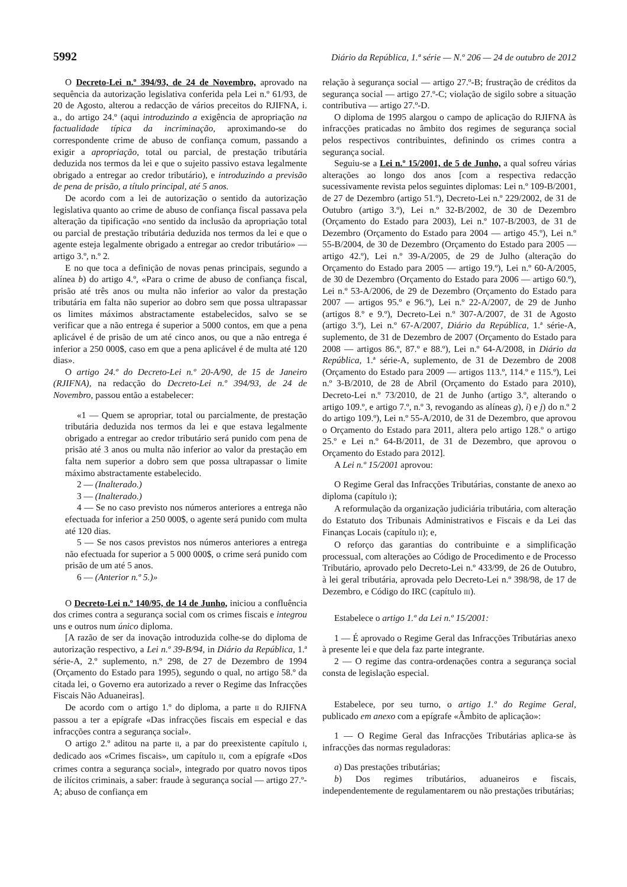5992 Diário da República, 1.ª série — N.º 206 — 24 de outubro de 2012
O Decreto-Lei n.º 394/93, de 24 de Novembro, aprovado na sequência da autorização legislativa conferida pela Lei n.º 61/93, de 20 de Agosto, alterou a redacção de vários preceitos do RJIFNA, i. a., do artigo 24.º (aqui introduzindo a exigência de apropriação na factualidade típica da incriminação, aproximando-se do correspondente crime de abuso de confiança comum, passando a exigir a apropriação, total ou parcial, de prestação tributária deduzida nos termos da lei e que o sujeito passivo estava legalmente obrigado a entregar ao credor tributário), e introduzindo a previsão de pena de prisão, a título principal, até 5 anos.
De acordo com a lei de autorização o sentido da autorização legislativa quanto ao crime de abuso de confiança fiscal passava pela alteração da tipificação «no sentido da inclusão da apropriação total ou parcial de prestação tributária deduzida nos termos da lei e que o agente esteja legalmente obrigado a entregar ao credor tributário» — artigo 3.º, n.º 2.
E no que toca a definição de novas penas principais, segundo a alínea b) do artigo 4.º, «Para o crime de abuso de confiança fiscal, prisão até três anos ou multa não inferior ao valor da prestação tributária em falta não superior ao dobro sem que possa ultrapassar os limites máximos abstractamente estabelecidos, salvo se se verificar que a não entrega é superior a 5000 contos, em que a pena aplicável é de prisão de um até cinco anos, ou que a não entrega é inferior a 250 000$, caso em que a pena aplicável é de multa até 120 dias».
O artigo 24.º do Decreto-Lei n.º 20-A/90, de 15 de Janeiro (RJIFNA), na redacção do Decreto-Lei n.º 394/93, de 24 de Novembro, passou então a estabelecer:
«1 — Quem se apropriar, total ou parcialmente, de prestação tributária deduzida nos termos da lei e que estava legalmente obrigado a entregar ao credor tributário será punido com pena de prisão até 3 anos ou multa não inferior ao valor da prestação em falta nem superior a dobro sem que possa ultrapassar o limite máximo abstractamente estabelecido.
2 — (Inalterado.)
3 — (Inalterado.)
4 — Se no caso previsto nos números anteriores a entrega não efectuada for inferior a 250 000$, o agente será punido com multa até 120 dias.
5 — Se nos casos previstos nos números anteriores a entrega não efectuada for superior a 5 000 000$, o crime será punido com prisão de um até 5 anos.
6 — (Anterior n.º 5.)»
O Decreto-Lei n.º 140/95, de 14 de Junho, iniciou a confluência dos crimes contra a segurança social com os crimes fiscais e integrou uns e outros num único diploma.
[A razão de ser da inovação introduzida colhe-se do diploma de autorização respectivo, a Lei n.º 39-B/94, in Diário da República, 1.ª série-A, 2.º suplemento, n.º 298, de 27 de Dezembro de 1994 (Orçamento do Estado para 1995), segundo o qual, no artigo 58.º da citada lei, o Governo era autorizado a rever o Regime das Infracções Fiscais Não Aduaneiras].
De acordo com o artigo 1.º do diploma, a parte II do RJIFNA passou a ter a epígrafe «Das infracções fiscais em especial e das infracções contra a segurança social».
O artigo 2.º aditou na parte II, a par do preexistente capítulo I, dedicado aos «Crimes fiscais», um capítulo II, com a epígrafe «Dos crimes contra a segurança social», integrado por quatro novos tipos de ilícitos criminais, a saber: fraude à segurança social — artigo 27.º-A; abuso de confiança em
relação à segurança social — artigo 27.º-B; frustração de créditos da segurança social — artigo 27.º-C; violação de sigilo sobre a situação contributiva — artigo 27.º-D.
O diploma de 1995 alargou o campo de aplicação do RJIFNA às infracções praticadas no âmbito dos regimes de segurança social pelos respectivos contribuintes, definindo os crimes contra a segurança social.
Seguiu-se a Lei n.º 15/2001, de 5 de Junho, a qual sofreu várias alterações ao longo dos anos [com a respectiva redacção sucessivamente revista pelos seguintes diplomas: Lei n.º 109-B/2001, de 27 de Dezembro (artigo 51.º), Decreto-Lei n.º 229/2002, de 31 de Outubro (artigo 3.º), Lei n.º 32-B/2002, de 30 de Dezembro (Orçamento do Estado para 2003), Lei n.º 107-B/2003, de 31 de Dezembro (Orçamento do Estado para 2004 — artigo 45.º), Lei n.º 55-B/2004, de 30 de Dezembro (Orçamento do Estado para 2005 — artigo 42.º), Lei n.º 39-A/2005, de 29 de Julho (alteração do Orçamento do Estado para 2005 — artigo 19.º), Lei n.º 60-A/2005, de 30 de Dezembro (Orçamento do Estado para 2006 — artigo 60.º), Lei n.º 53-A/2006, de 29 de Dezembro (Orçamento do Estado para 2007 — artigos 95.º e 96.º), Lei n.º 22-A/2007, de 29 de Junho (artigos 8.º e 9.º), Decreto-Lei n.º 307-A/2007, de 31 de Agosto (artigo 3.º), Lei n.º 67-A/2007, Diário da República, 1.ª série-A, suplemento, de 31 de Dezembro de 2007 (Orçamento do Estado para 2008 — artigos 86.º, 87.º e 88.º), Lei n.º 64-A/2008, in Diário da República, 1.ª série-A, suplemento, de 31 de Dezembro de 2008 (Orçamento do Estado para 2009 — artigos 113.º, 114.º e 115.º), Lei n.º 3-B/2010, de 28 de Abril (Orçamento do Estado para 2010), Decreto-Lei n.º 73/2010, de 21 de Junho (artigo 3.º, alterando o artigo 109.º, e artigo 7.º, n.º 3, revogando as alíneas g), i) e j) do n.º 2 do artigo 109.º), Lei n.º 55-A/2010, de 31 de Dezembro, que aprovou o Orçamento do Estado para 2011, altera pelo artigo 128.º o artigo 25.º e Lei n.º 64-B/2011, de 31 de Dezembro, que aprovou o Orçamento do Estado para 2012].
A Lei n.º 15/2001 aprovou:
O Regime Geral das Infracções Tributárias, constante de anexo ao diploma (capítulo I);
A reformulação da organização judiciária tributária, com alteração do Estatuto dos Tribunais Administrativos e Fiscais e da Lei das Finanças Locais (capítulo II); e,
O reforço das garantias do contribuinte e a simplificação processual, com alterações ao Código de Procedimento e de Processo Tributário, aprovado pelo Decreto-Lei n.º 433/99, de 26 de Outubro, à lei geral tributária, aprovada pelo Decreto-Lei n.º 398/98, de 17 de Dezembro, e Código do IRC (capítulo III).
Estabelece o artigo 1.º da Lei n.º 15/2001:
1 — É aprovado o Regime Geral das Infracções Tributárias anexo à presente lei e que dela faz parte integrante.
2 — O regime das contra-ordenações contra a segurança social consta de legislação especial.
Estabelece, por seu turno, o artigo 1.º do Regime Geral, publicado em anexo com a epígrafe «Âmbito de aplicação»:
1 — O Regime Geral das Infracções Tributárias aplica-se às infracções das normas reguladoras:
a) Das prestações tributárias;
b) Dos regimes tributários, aduaneiros e fiscais, independentemente de regulamentarem ou não prestações tributárias;